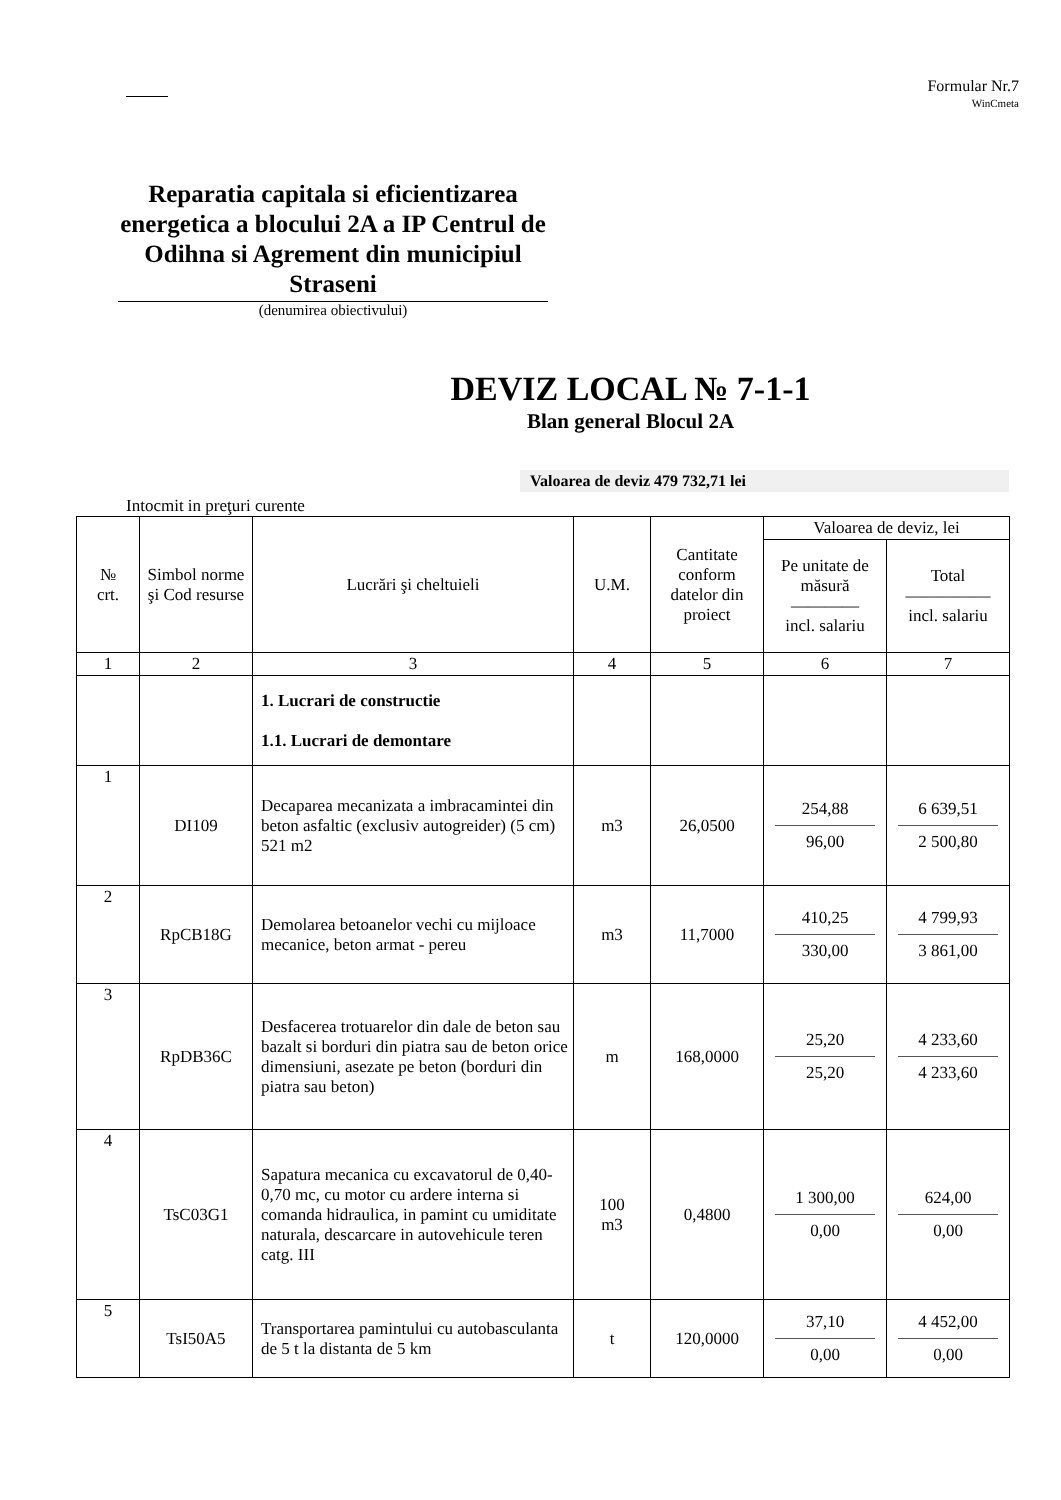Formular Nr.7
WinCmeta
Reparatia capitala si eficientizarea energetica a blocului 2A a IP Centrul de Odihna si Agrement din municipiul Straseni
(denumirea obiectivului)
DEVIZ LOCAL № 7-1-1
Blan general Blocul 2A
Valoarea de deviz 479 732,71 lei
Intocmit in preţuri curente
| № crt. | Simbol norme şi Cod resurse | Lucrări şi cheltuieli | U.M. | Cantitate conform datelor din proiect | Valoarea de deviz, lei | |
| --- | --- | --- | --- | --- | --- | --- |
| | | | | | Pe unitate de măsură ———— incl. salariu | Total ————— incl. salariu |
| 1 | 2 | 3 | 4 | 5 | 6 | 7 |
| | | 1. Lucrari de constructie 1.1. Lucrari de demontare | | | | |
| 1 | DI109 | Decaparea mecanizata a imbracamintei din beton asfaltic (exclusiv autogreider) (5 cm) 521 m2 | m3 | 26,0500 | 254,88 96,00 | 6 639,51 2 500,80 |
| 2 | RpCB18G | Demolarea betoanelor vechi cu mijloace mecanice, beton armat - pereu | m3 | 11,7000 | 410,25 330,00 | 4 799,93 3 861,00 |
| 3 | RpDB36C | Desfacerea trotuarelor din dale de beton sau bazalt si borduri din piatra sau de beton orice dimensiuni, asezate pe beton (borduri din piatra sau beton) | m | 168,0000 | 25,20 25,20 | 4 233,60 4 233,60 |
| 4 | TsC03G1 | Sapatura mecanica cu excavatorul de 0,40-0,70 mc, cu motor cu ardere interna si comanda hidraulica, in pamint cu umiditate naturala, descarcare in autovehicule teren catg. III | 100 m3 | 0,4800 | 1 300,00 0,00 | 624,00 0,00 |
| 5 | TsI50A5 | Transportarea pamintului cu autobasculanta de 5 t la distanta de 5 km | t | 120,0000 | 37,10 0,00 | 4 452,00 0,00 |